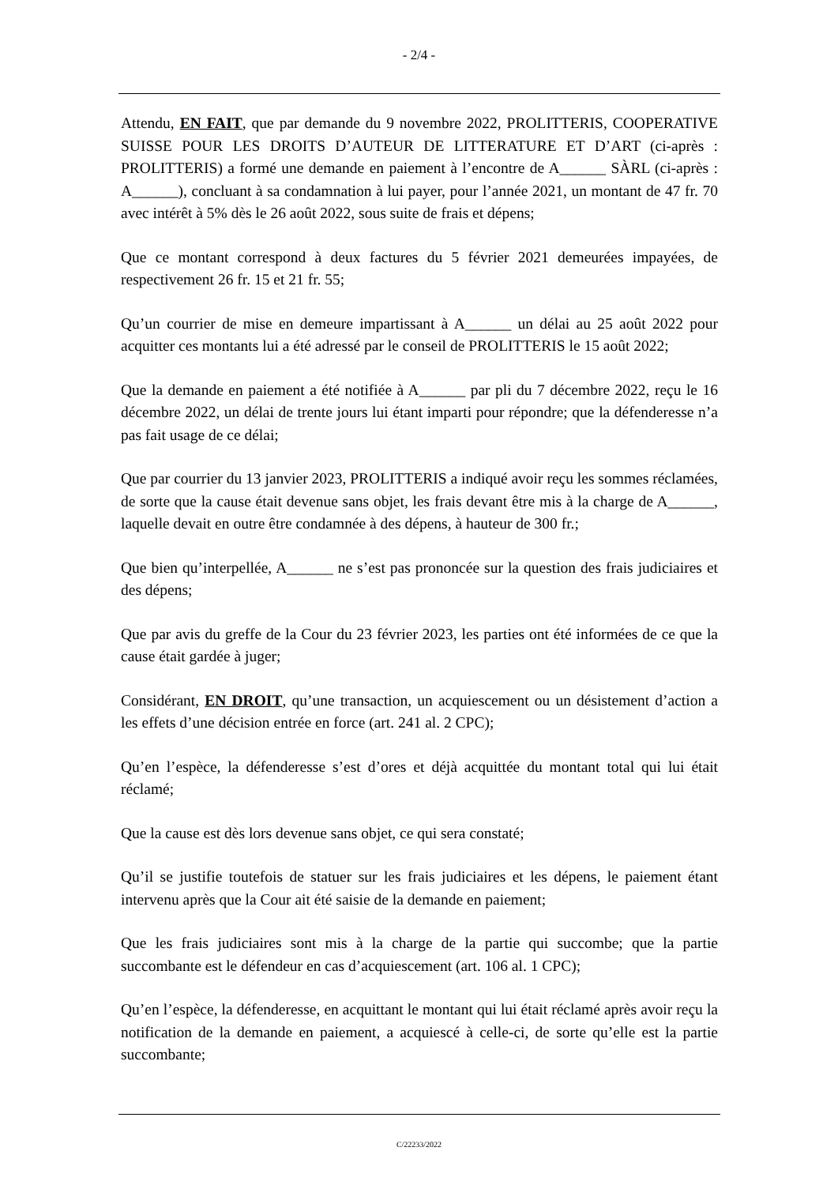- 2/4 -
Attendu, EN FAIT, que par demande du 9 novembre 2022, PROLITTERIS, COOPERATIVE SUISSE POUR LES DROITS D’AUTEUR DE LITTERATURE ET D’ART (ci-après : PROLITTERIS) a formé une demande en paiement à l’encontre de A______ SÀRL (ci-après : A______), concluant à sa condamnation à lui payer, pour l’année 2021, un montant de 47 fr. 70 avec intérêt à 5% dès le 26 août 2022, sous suite de frais et dépens;
Que ce montant correspond à deux factures du 5 février 2021 demeurées impayées, de respectivement 26 fr. 15 et 21 fr. 55;
Qu’un courrier de mise en demeure impartissant à A______ un délai au 25 août 2022 pour acquitter ces montants lui a été adressé par le conseil de PROLITTERIS le 15 août 2022;
Que la demande en paiement a été notifiée à A______ par pli du 7 décembre 2022, reçu le 16 décembre 2022, un délai de trente jours lui étant imparti pour répondre; que la défenderesse n’a pas fait usage de ce délai;
Que par courrier du 13 janvier 2023, PROLITTERIS a indiqué avoir reçu les sommes réclamées, de sorte que la cause était devenue sans objet, les frais devant être mis à la charge de A______, laquelle devait en outre être condamnée à des dépens, à hauteur de 300 fr.;
Que bien qu’interpellée, A______ ne s’est pas prononcée sur la question des frais judiciaires et des dépens;
Que par avis du greffe de la Cour du 23 février 2023, les parties ont été informées de ce que la cause était gardée à juger;
Considérant, EN DROIT, qu’une transaction, un acquiescement ou un désistement d’action a les effets d’une décision entrée en force (art. 241 al. 2 CPC);
Qu’en l’espèce, la défenderesse s’est d’ores et déjà acquittée du montant total qui lui était réclamé;
Que la cause est dès lors devenue sans objet, ce qui sera constaté;
Qu’il se justifie toutefois de statuer sur les frais judiciaires et les dépens, le paiement étant intervenu après que la Cour ait été saisie de la demande en paiement;
Que les frais judiciaires sont mis à la charge de la partie qui succombe; que la partie succombante est le défendeur en cas d’acquiescement (art. 106 al. 1 CPC);
Qu’en l’espèce, la défenderesse, en acquittant le montant qui lui était réclamé après avoir reçu la notification de la demande en paiement, a acquiescé à celle-ci, de sorte qu’elle est la partie succombante;
C/22233/2022